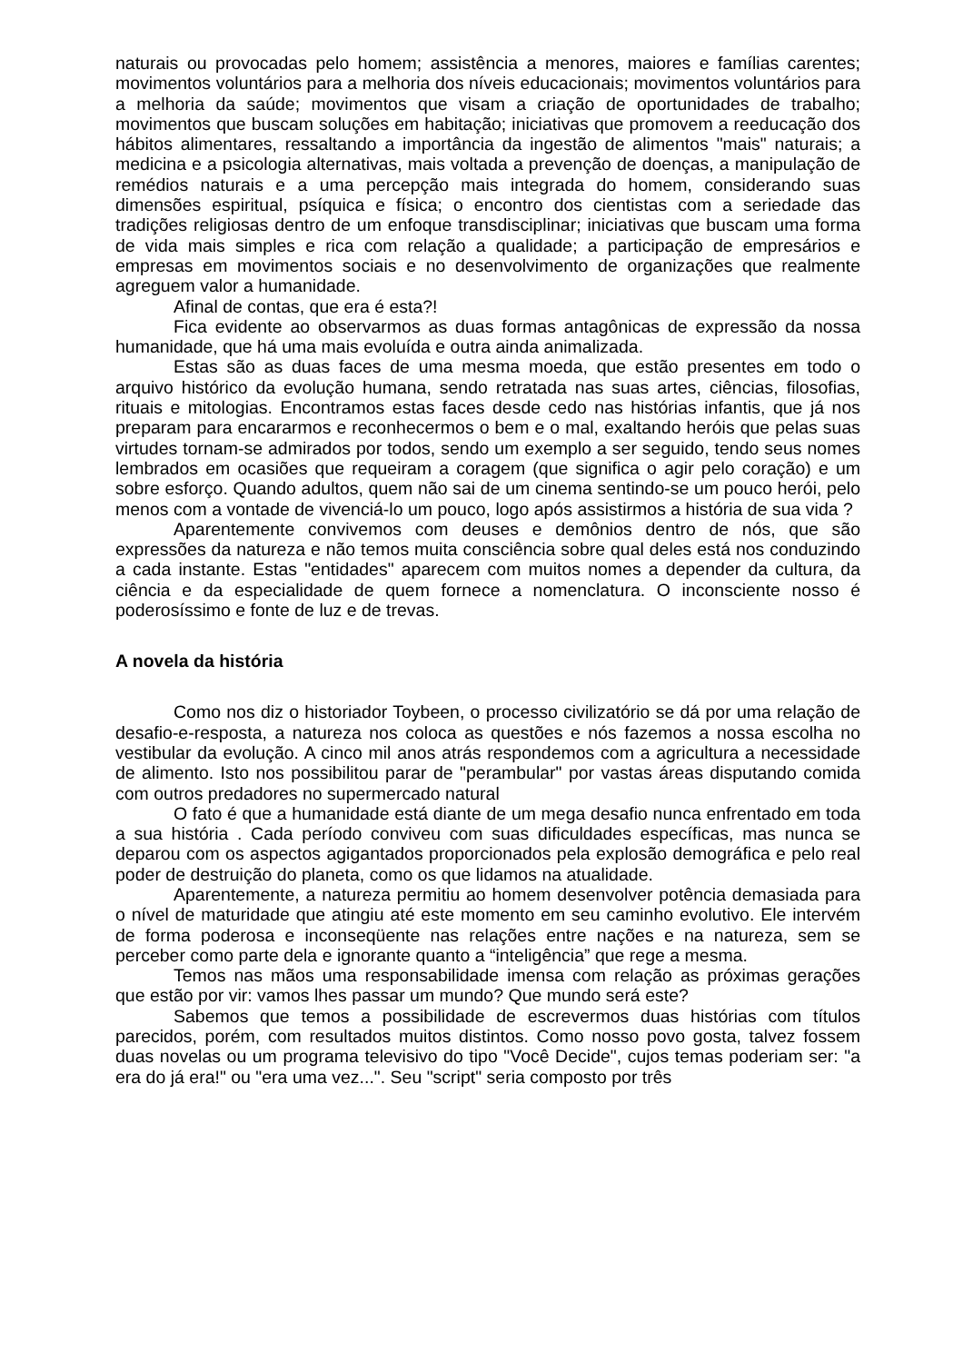naturais ou provocadas pelo homem; assistência a menores, maiores e famílias carentes; movimentos voluntários para a melhoria dos níveis educacionais; movimentos voluntários para a melhoria da saúde; movimentos que visam a criação de oportunidades de trabalho; movimentos que buscam soluções em habitação; iniciativas que promovem a reeducação dos hábitos alimentares, ressaltando a importância da ingestão de alimentos "mais" naturais; a medicina e a psicologia alternativas, mais voltada a prevenção de doenças, a manipulação de remédios naturais e a uma percepção mais integrada do homem, considerando suas dimensões espiritual, psíquica e física; o encontro dos cientistas com a seriedade das tradições religiosas dentro de um enfoque transdisciplinar; iniciativas que buscam uma forma de vida mais simples e rica com relação a qualidade; a participação de empresários e empresas em movimentos sociais e no desenvolvimento de organizações que realmente agreguem valor a humanidade.
Afinal de contas, que era é esta?!
Fica evidente ao observarmos as duas formas antagônicas de expressão da nossa humanidade, que há uma mais evoluída e outra ainda animalizada.
Estas são as duas faces de uma mesma moeda, que estão presentes em todo o arquivo histórico da evolução humana, sendo retratada nas suas artes, ciências, filosofias, rituais e mitologias. Encontramos estas faces desde cedo nas histórias infantis, que já nos preparam para encararmos e reconhecermos o bem e o mal, exaltando heróis que pelas suas virtudes tornam-se admirados por todos, sendo um exemplo a ser seguido, tendo seus nomes lembrados em ocasiões que requeiram a coragem (que significa o agir pelo coração) e um sobre esforço. Quando adultos, quem não sai de um cinema sentindo-se um pouco herói, pelo menos com a vontade de vivenciá-lo um pouco, logo após assistirmos a história de sua vida ?
Aparentemente convivemos com deuses e demônios dentro de nós, que são expressões da natureza e não temos muita consciência sobre qual deles está nos conduzindo a cada instante. Estas "entidades" aparecem com muitos nomes a depender da cultura, da ciência e da especialidade de quem fornece a nomenclatura. O inconsciente nosso é poderosíssimo e fonte de luz e de trevas.
A novela da história
Como nos diz o historiador Toybeen, o processo civilizatório se dá por uma relação de desafio-e-resposta, a natureza nos coloca as questões e nós fazemos a nossa escolha no vestibular da evolução. A cinco mil anos atrás respondemos com a agricultura a necessidade de alimento. Isto nos possibilitou parar de "perambular" por vastas áreas disputando comida com outros predadores no supermercado natural
O fato é que a humanidade está diante de um mega desafio nunca enfrentado em toda a sua história . Cada período conviveu com suas dificuldades específicas, mas nunca se deparou com os aspectos agigantados proporcionados pela explosão demográfica e pelo real poder de destruição do planeta, como os que lidamos na atualidade.
Aparentemente, a natureza permitiu ao homem desenvolver potência demasiada para o nível de maturidade que atingiu até este momento em seu caminho evolutivo. Ele intervém de forma poderosa e inconseqüente nas relações entre nações e na natureza, sem se perceber como parte dela e ignorante quanto a “inteligência” que rege a mesma.
Temos nas mãos uma responsabilidade imensa com relação as próximas gerações que estão por vir: vamos lhes passar um mundo? Que mundo será este?
Sabemos que temos a possibilidade de escrevermos duas histórias com títulos parecidos, porém, com resultados muitos distintos. Como nosso povo gosta, talvez fossem duas novelas ou um programa televisivo do tipo "Você Decide", cujos temas poderiam ser: "a era do já era!" ou "era uma vez...". Seu "script" seria composto por três